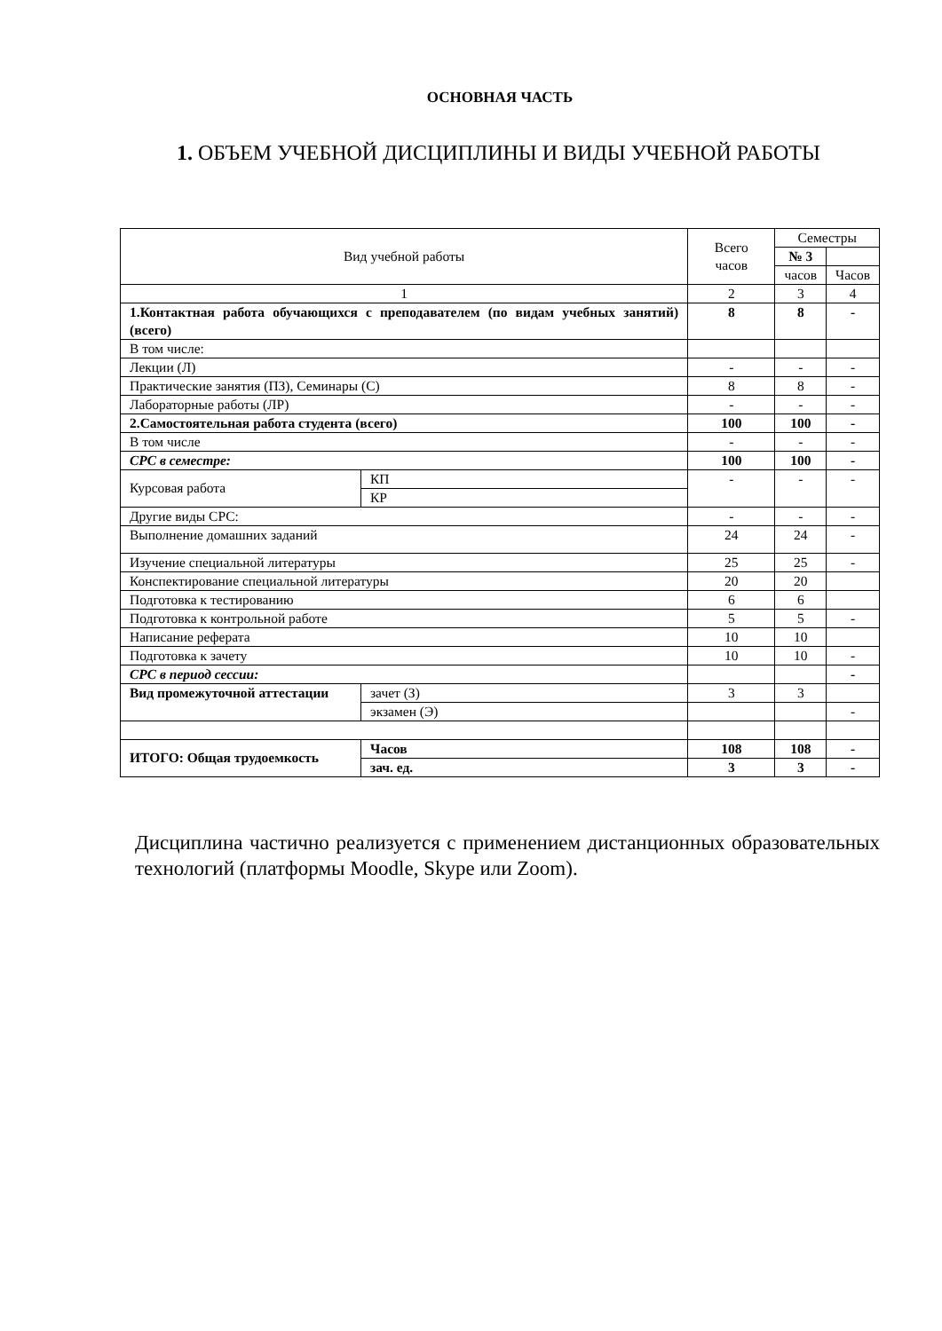ОСНОВНАЯ ЧАСТЬ
1. ОБЪЕМ УЧЕБНОЙ ДИСЦИПЛИНЫ И ВИДЫ УЧЕБНОЙ РАБОТЫ
| Вид учебной работы | | Всего часов | Семестры | |
| --- | --- | --- | --- | --- |
| | | | № 3 | |
| | | | часов | Часов |
| 1 | | 2 | 3 | 4 |
| 1.Контактная работа обучающихся с преподавателем (по видам учебных занятий) (всего) | | 8 | 8 | - |
| В том числе: | | | | |
| Лекции (Л) | | - | - | - |
| Практические занятия (ПЗ), Семинары (С) | | 8 | 8 | - |
| Лабораторные работы (ЛР) | | - | - | - |
| 2.Самостоятельная работа студента (всего) | | 100 | 100 | - |
| В том числе | | - | - | - |
| СРС в семестре: | | 100 | 100 | - |
| Курсовая работа | КП | - | - | - |
| | КР | | | |
| Другие виды СРС: | | - | - | - |
| Выполнение домашних заданий | | 24 | 24 | - |
| Изучение специальной литературы | | 25 | 25 | - |
| Конспектирование специальной литературы | | 20 | 20 | |
| Подготовка к тестированию | | 6 | 6 | |
| Подготовка к контрольной работе | | 5 | 5 | - |
| Написание реферата | | 10 | 10 | |
| Подготовка к зачету | | 10 | 10 | - |
| СРС в период сессии: | | | | - |
| Вид промежуточной аттестации | зачет (З) | 3 | 3 | |
| | экзамен (Э) | | | - |
| ИТОГО: Общая трудоемкость | Часов | 108 | 108 | - |
| | зач. ед. | 3 | 3 | - |
Дисциплина частично реализуется с применением дистанционных образовательных технологий (платформы Moodle, Skype или Zoom).